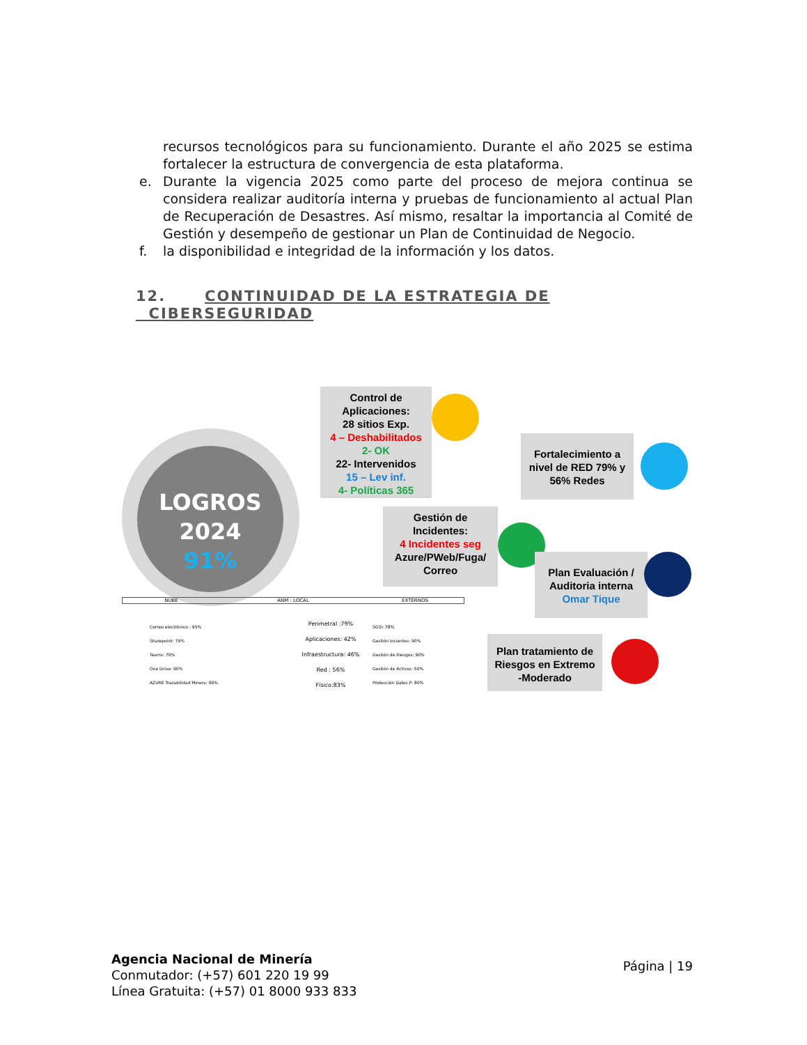recursos tecnológicos para su funcionamiento. Durante el año 2025 se estima fortalecer la estructura de convergencia de esta plataforma.
e. Durante la vigencia 2025 como parte del proceso de mejora continua se considera realizar auditoría interna y pruebas de funcionamiento al actual Plan de Recuperación de Desastres. Así mismo, resaltar la importancia al Comité de Gestión y desempeño de gestionar un Plan de Continuidad de Negocio.
f. la disponibilidad e integridad de la información y los datos.
12. CONTINUIDAD DE LA ESTRATEGIA DE
CIBERSEGURIDAD
LOGROS
2024
91%
Control de Aplicaciones:
28 sitios Exp.
4 – Deshabilitados
2- OK
22- Intervenidos
15 – Lev inf.
4- Políticas 365
Fortalecimiento a nivel de RED 79% y 56% Redes
Gestión de Incidentes:
4 Incidentes seg
Azure/PWeb/Fuga/
Correo
Plan Evaluación / Auditoria interna
Omar Tique
Plan tratamiento de Riesgos en Extremo -Moderado
NUBE ANM : LOCAL EXTERNOS
Correo electrónico : 95%
Sharepoint: 79%
Teams: 70%
One Drive: 90%
AZURE Trazabilidad Minera: 90%
Perimetral :79%
Aplicaciones: 42%
Infraestructura: 46%
Red : 56%
Físico:83%
SGSI: 78%
Gestión Incientes: 90%
Gestión de Riesgos: 90%
Gestión de Activos: 50%
Protección Datos P: 80%
Agencia Nacional de Minería
Conmutador: (+57) 601 220 19 99
Línea Gratuita: (+57) 01 8000 933 833
Página | 19